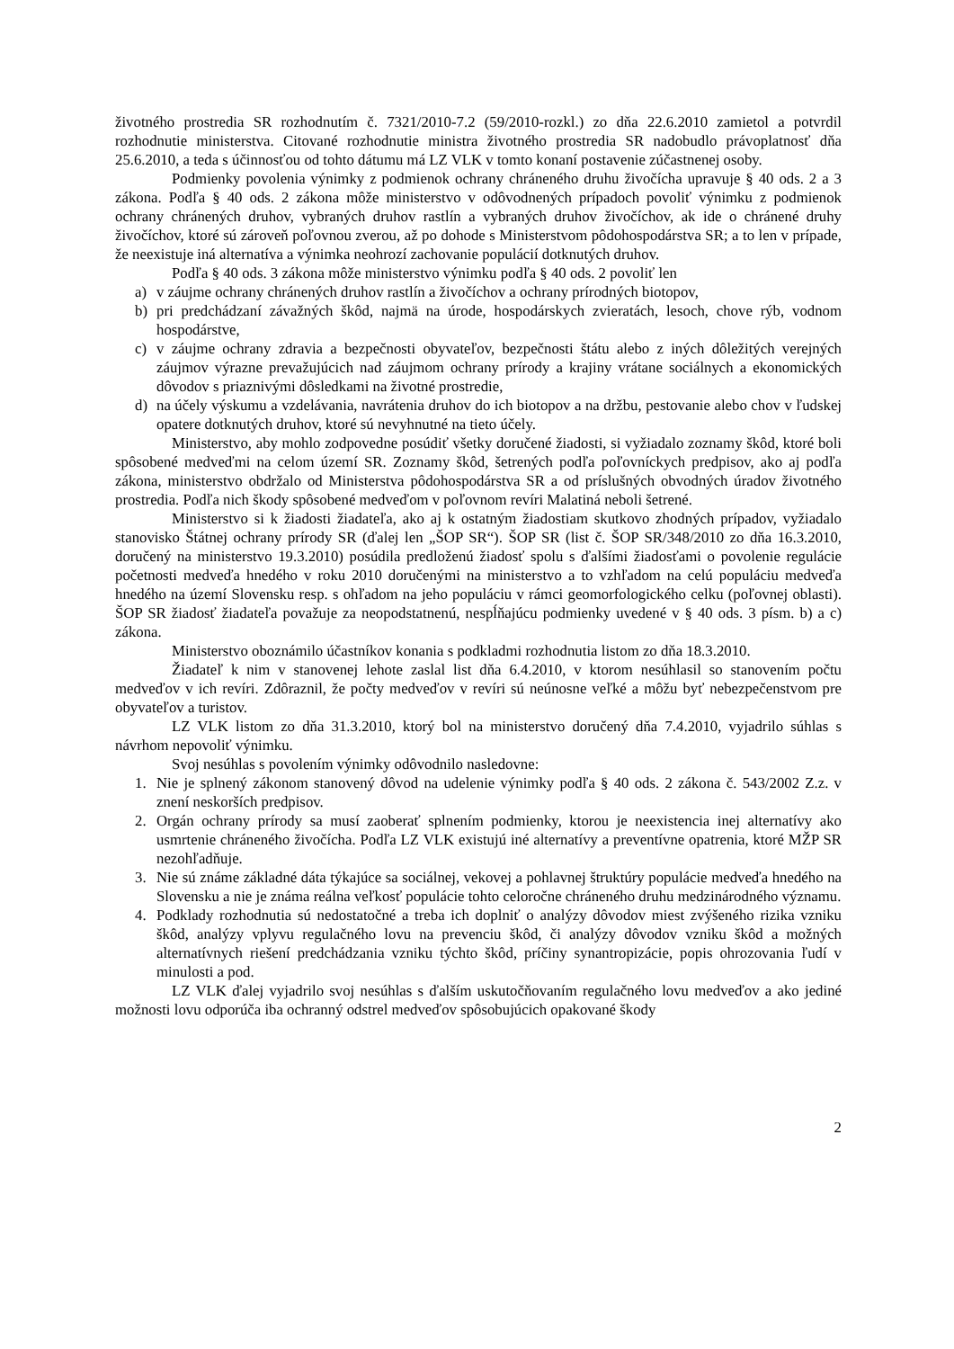životného prostredia SR rozhodnutím č. 7321/2010-7.2 (59/2010-rozkl.) zo dňa 22.6.2010 zamietol a potvrdil rozhodnutie ministerstva. Citované rozhodnutie ministra životného prostredia SR nadobudlo právoplatnosť dňa 25.6.2010, a teda s účinnosťou od tohto dátumu má LZ VLK v tomto konaní postavenie zúčastnenej osoby.
Podmienky povolenia výnimky z podmienok ochrany chráneného druhu živočícha upravuje § 40 ods. 2 a 3 zákona. Podľa § 40 ods. 2 zákona môže ministerstvo v odôvodnených prípadoch povoliť výnimku z podmienok ochrany chránených druhov, vybraných druhov rastlín a vybraných druhov živočíchov, ak ide o chránené druhy živočíchov, ktoré sú zároveň poľovnou zverou, až po dohode s Ministerstvom pôdohospodárstva SR; a to len v prípade, že neexistuje iná alternatíva a výnimka neohrozí zachovanie populácií dotknutých druhov.
Podľa § 40 ods. 3 zákona môže ministerstvo výnimku podľa § 40 ods. 2 povoliť len
a) v záujme ochrany chránených druhov rastlín a živočíchov a ochrany prírodných biotopov,
b) pri predchádzaní závažných škôd, najmä na úrode, hospodárskych zvieratách, lesoch, chove rýb, vodnom hospodárstve,
c) v záujme ochrany zdravia a bezpečnosti obyvateľov, bezpečnosti štátu alebo z iných dôležitých verejných záujmov výrazne prevažujúcich nad záujmom ochrany prírody a krajiny vrátane sociálnych a ekonomických dôvodov s priaznivými dôsledkami na životné prostredie,
d) na účely výskumu a vzdelávania, navrátenia druhov do ich biotopov a na držbu, pestovanie alebo chov v ľudskej opatere dotknutých druhov, ktoré sú nevyhnutné na tieto účely.
Ministerstvo, aby mohlo zodpovedne posúdiť všetky doručené žiadosti, si vyžiadalo zoznamy škôd, ktoré boli spôsobené medveďmi na celom území SR. Zoznamy škôd, šetrených podľa poľovníckych predpisov, ako aj podľa zákona, ministerstvo obdržalo od Ministerstva pôdohospodárstva SR a od príslušných obvodných úradov životného prostredia. Podľa nich škody spôsobené medveďom v poľovnom revíri Malatiná neboli šetrené.
Ministerstvo si k žiadosti žiadateľa, ako aj k ostatným žiadostiam skutkovo zhodných prípadov, vyžiadalo stanovisko Štátnej ochrany prírody SR (ďalej len „ŠOP SR“). ŠOP SR (list č. ŠOP SR/348/2010 zo dňa 16.3.2010, doručený na ministerstvo 19.3.2010) posúdila predloženú žiadosť spolu s ďalšími žiadosťami o povolenie regulácie početnosti medveďa hnedého v roku 2010 doručenými na ministerstvo a to vzhľadom na celú populáciu medveďa hnedého na území Slovensku resp. s ohľadom na jeho populáciu v rámci geomorfologického celku (poľovnej oblasti). ŠOP SR žiadosť žiadateľa považuje za neopodstatnenú, nespĺňajúcu podmienky uvedené v § 40 ods. 3 písm. b) a c) zákona.
Ministerstvo oboznámilo účastníkov konania s podkladmi rozhodnutia listom zo dňa 18.3.2010.
Žiadateľ k nim v stanovenej lehote zaslal list dňa 6.4.2010, v ktorom nesúhlasil so stanovením počtu medveďov v ich revíri. Zdôraznil, že počty medveďov v revíri sú neúnosne veľké a môžu byť nebezpečenstvom pre obyvateľov a turistov.
LZ VLK listom zo dňa 31.3.2010, ktorý bol na ministerstvo doručený dňa 7.4.2010, vyjadrilo súhlas s návrhom nepovoliť výnimku.
Svoj nesúhlas s povolením výnimky odôvodnilo nasledovne:
1. Nie je splnený zákonom stanovený dôvod na udelenie výnimky podľa § 40 ods. 2 zákona č. 543/2002 Z.z. v znení neskorších predpisov.
2. Orgán ochrany prírody sa musí zaoberať splnením podmienky, ktorou je neexistencia inej alternatívy ako usmrtenie chráneného živočícha. Podľa LZ VLK existujú iné alternatívy a preventívne opatrenia, ktoré MŽP SR nezohľadňuje.
3. Nie sú známe základné dáta týkajúce sa sociálnej, vekovej a pohlavnej štruktúry populácie medveďa hnedého na Slovensku a nie je známa reálna veľkosť populácie tohto celoročne chráneného druhu medzinárodného významu.
4. Podklady rozhodnutia sú nedostatočné a treba ich doplniť o analýzy dôvodov miest zvýšeného rizika vzniku škôd, analýzy vplyvu regulačného lovu na prevenciu škôd, či analýzy dôvodov vzniku škôd a možných alternatívnych riešení predchádzania vzniku týchto škôd, príčiny synantropizácie, popis ohrozovania ľudí v minulosti a pod.
LZ VLK ďalej vyjadrilo svoj nesúhlas s ďalším uskutočňovaním regulačného lovu medveďov a ako jediné možnosti lovu odporúča iba ochranný odstrel medveďov spôsobujúcich opakované škody
2